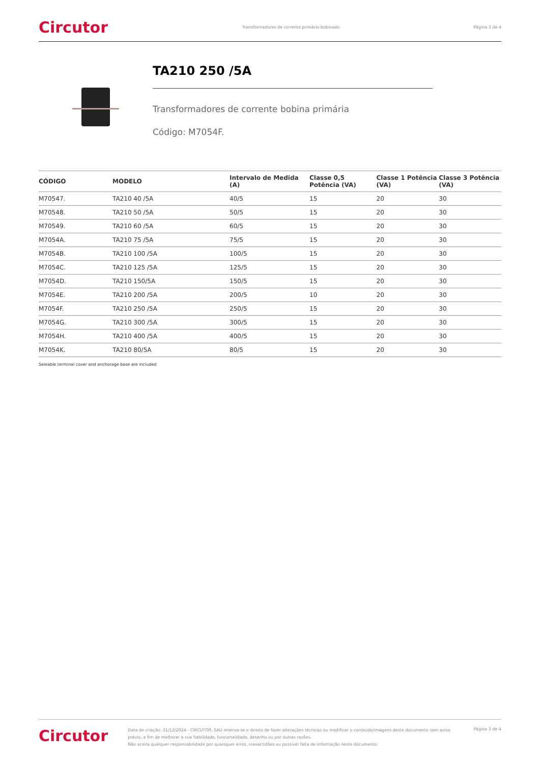Circutor Transformadores de corrente primário bobinado Página 3 de 4
TA210 250 /5A
Transformadores de corrente bobina primária
Código: M7054F.
| CÓDIGO | MODELO | Intervalo de Medida (A) | Classe 0,5 Potência (VA) | Classe 1 Potência (VA) | Classe 3 Potência (VA) |
| --- | --- | --- | --- | --- | --- |
| M70547. | TA210 40 /5A | 40/5 | 15 | 20 | 30 |
| M70548. | TA210 50 /5A | 50/5 | 15 | 20 | 30 |
| M70549. | TA210 60 /5A | 60/5 | 15 | 20 | 30 |
| M7054A. | TA210 75 /5A | 75/5 | 15 | 20 | 30 |
| M7054B. | TA210 100 /5A | 100/5 | 15 | 20 | 30 |
| M7054C. | TA210 125 /5A | 125/5 | 15 | 20 | 30 |
| M7054D. | TA210 150/5A | 150/5 | 15 | 20 | 30 |
| M7054E. | TA210 200 /5A | 200/5 | 10 | 20 | 30 |
| M7054F. | TA210 250 /5A | 250/5 | 15 | 20 | 30 |
| M7054G. | TA210 300 /5A | 300/5 | 15 | 20 | 30 |
| M7054H. | TA210 400 /5A | 400/5 | 15 | 20 | 30 |
| M7054K. | TA210 80/5A | 80/5 | 15 | 20 | 30 |
Seleable terminal cover and anchorage base are included
Circutor
Data de criação: 21/12/2024 - CIRCUTOR, SAU reserva-se o direito de fazer alterações técnicas ou modificar o conteúdo/imagens deste documento sem aviso prévio, a fim de melhorar a sua fiabilidade, funcionalidade, desenho ou por outras razões.
Não aceita qualquer responsabilidade por quaisquer erros, inexactidões ou possível falta de informação neste documento.
Página 3 de 4